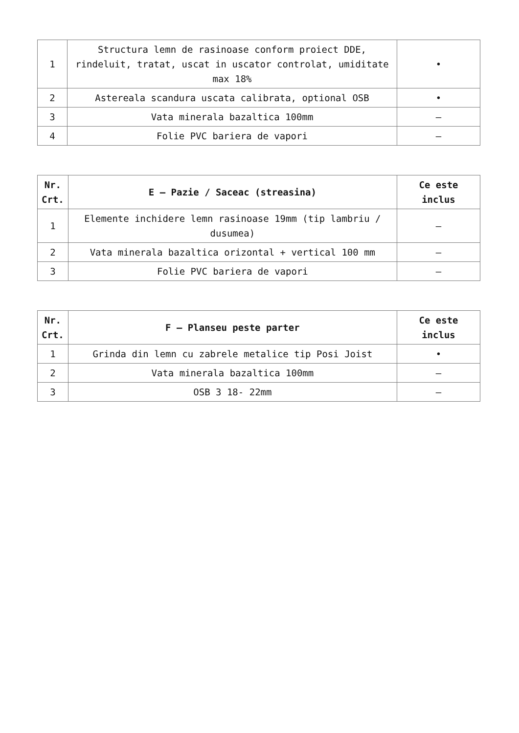| 1 | Structura lemn de rasinoase conform proiect DDE, rindeluit, tratat, uscat in uscator controlat, umiditate max 18% | • |
| 2 | Astereala scandura uscata calibrata, optional OSB | • |
| 3 | Vata minerala bazaltica 100mm | – |
| 4 | Folie PVC bariera de vapori | – |
| Nr. Crt. | E – Pazie / Saceac (streasina) | Ce este inclus |
| --- | --- | --- |
| 1 | Elemente inchidere lemn rasinoase 19mm (tip lambriu / dusumea) | – |
| 2 | Vata minerala bazaltica orizontal + vertical 100 mm | – |
| 3 | Folie PVC bariera de vapori | – |
| Nr. Crt. | F – Planseu peste parter | Ce este inclus |
| --- | --- | --- |
| 1 | Grinda din lemn cu zabrele metalice tip Posi Joist | • |
| 2 | Vata minerala bazaltica 100mm | – |
| 3 | OSB 3 18- 22mm | – |